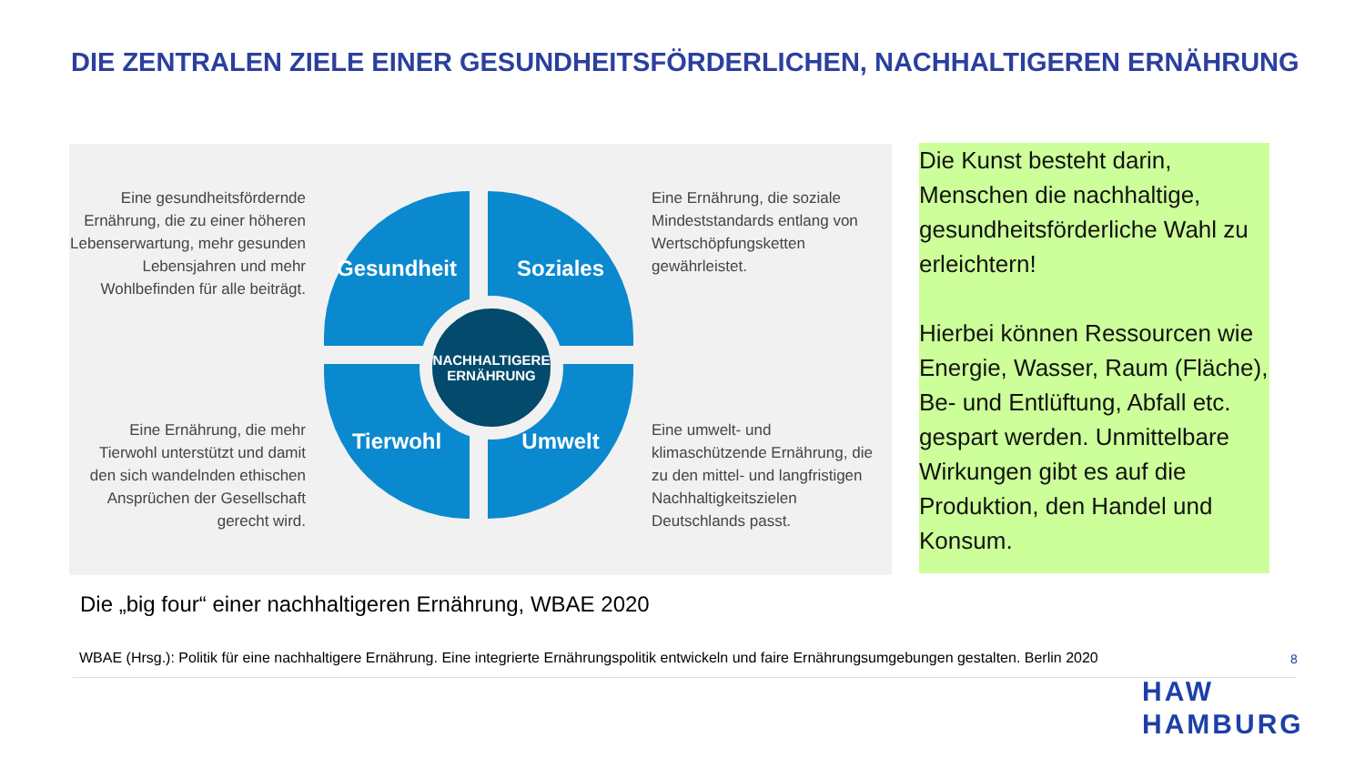DIE ZENTRALEN ZIELE EINER GESUNDHEITSFÖRDERLICHEN, NACHHALTIGEREN ERNÄHRUNG
Eine gesundheitsfördernde Ernährung, die zu einer höheren Lebenserwartung, mehr gesunden Lebensjahren und mehr Wohlbefinden für alle beiträgt.
Eine Ernährung, die mehr Tierwohl unterstützt und damit den sich wandelnden ethischen Ansprüchen der Gesellschaft gerecht wird.
Gesundheit Soziales
Tierwohl Umwelt
NACHHALTIGERE
ERNÄHRUNG
Eine Ernährung, die soziale Mindeststandards entlang von Wertschöpfungsketten gewährleistet.
Eine umwelt- und klimaschützende Ernährung, die zu den mittel- und langfristigen Nachhaltigkeitszielen Deutschlands passt.
Die Kunst besteht darin, Menschen die nachhaltige, gesundheitsförderliche Wahl zu erleichtern!
Hierbei können Ressourcen wie Energie, Wasser, Raum (Fläche), Be- und Entlüftung, Abfall etc. gespart werden. Unmittelbare Wirkungen gibt es auf die Produktion, den Handel und Konsum.
Die „big four“ einer nachhaltigeren Ernährung, WBAE 2020
WBAE (Hrsg.): Politik für eine nachhaltigere Ernährung. Eine integrierte Ernährungspolitik entwickeln und faire Ernährungsumgebungen gestalten. Berlin 2020
8
HAW
HAMBURG